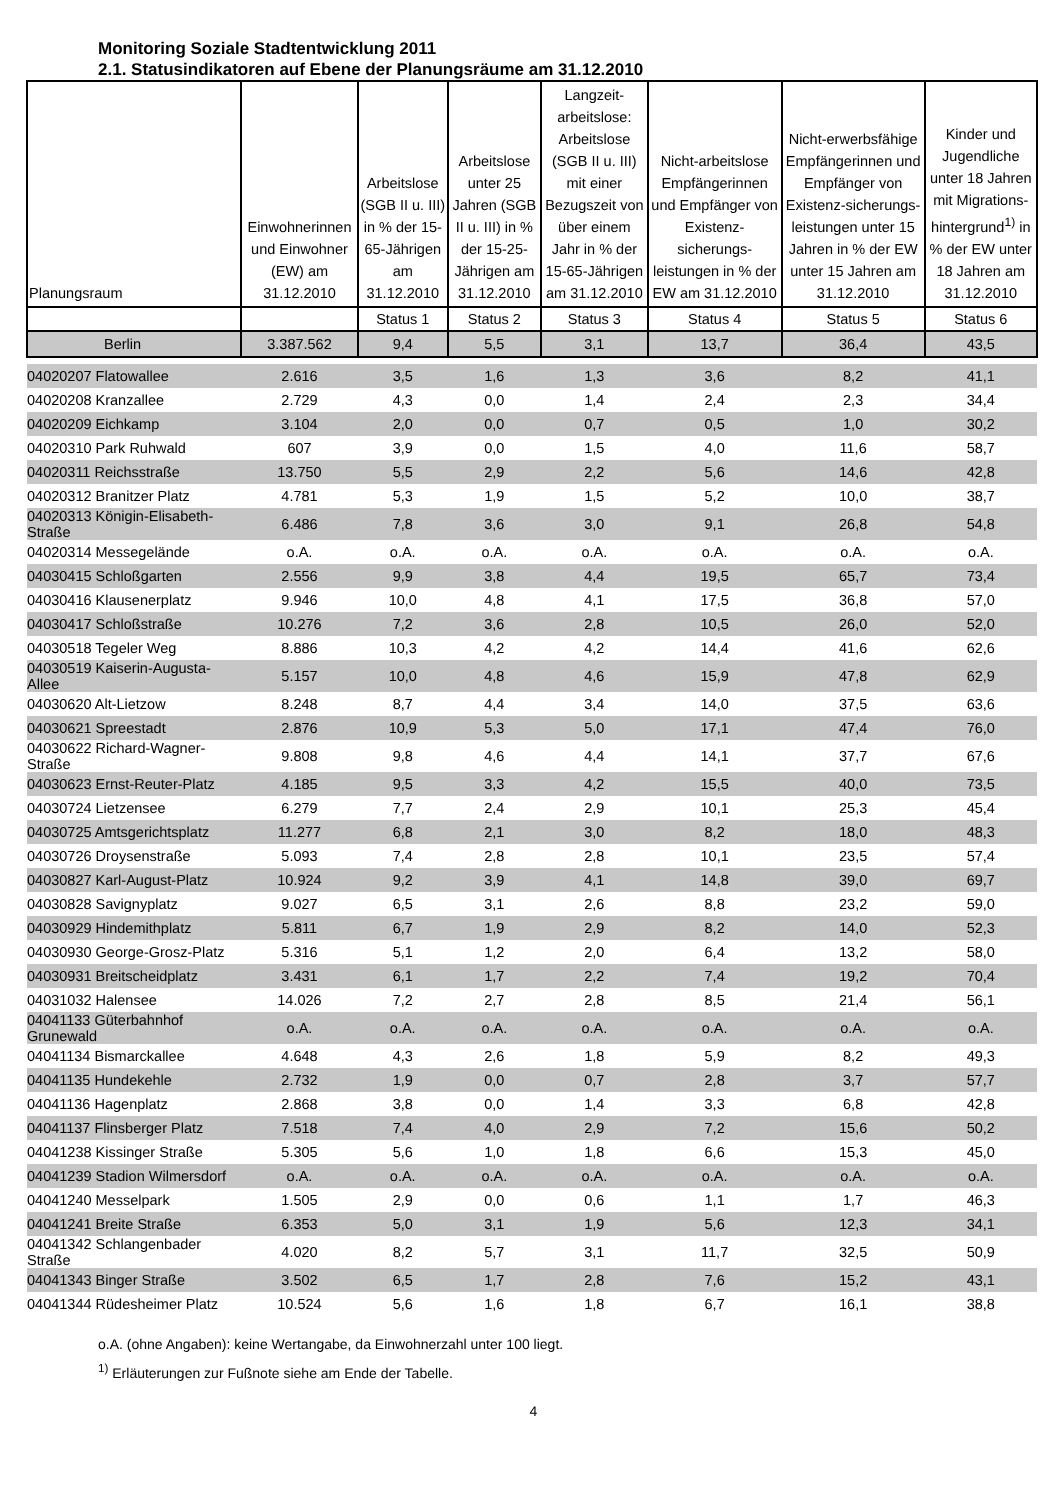Monitoring Soziale Stadtentwicklung 2011
2.1. Statusindikatoren auf Ebene der Planungsräume am 31.12.2010
| Planungsraum | Einwohnerinnen und Einwohner (EW) am 31.12.2010 | Arbeitslose (SGB II u. III) in % der 15-65-Jährigen am 31.12.2010 | Arbeitslose unter 25 Jahren (SGB II u. III) in % der 15-25-Jährigen am 31.12.2010 | Langzeit-arbeitslose: Arbeitslose (SGB II u. III) mit einer Bezugszeit von über einem Jahr in % der 15-65-Jährigen am 31.12.2010 | Nicht-arbeitslose Empfängerinnen und Empfänger von Existenz-sicherungs-leistungen in % der EW am 31.12.2010 | Nicht-erwerbsfähige Empfängerinnen und Empfänger von Existenz-sicherungs-leistungen unter 15 Jahren in % der EW unter 15 Jahren am 31.12.2010 | Kinder und Jugendliche unter 18 Jahren mit Migrations-hintergrund<sup>1)</sup> in % der EW unter 18 Jahren am 31.12.2010 |
| --- | --- | --- | --- | --- | --- | --- | --- |
| | | Status 1 | Status 2 | Status 3 | Status 4 | Status 5 | Status 6 |
| Berlin | 3.387.562 | 9,4 | 5,5 | 3,1 | 13,7 | 36,4 | 43,5 |
| 04020207 Flatowallee | 2.616 | 3,5 | 1,6 | 1,3 | 3,6 | 8,2 | 41,1 |
| 04020208 Kranzallee | 2.729 | 4,3 | 0,0 | 1,4 | 2,4 | 2,3 | 34,4 |
| 04020209 Eichkamp | 3.104 | 2,0 | 0,0 | 0,7 | 0,5 | 1,0 | 30,2 |
| 04020310 Park Ruhwald | 607 | 3,9 | 0,0 | 1,5 | 4,0 | 11,6 | 58,7 |
| 04020311 Reichsstraße | 13.750 | 5,5 | 2,9 | 2,2 | 5,6 | 14,6 | 42,8 |
| 04020312 Branitzer Platz | 4.781 | 5,3 | 1,9 | 1,5 | 5,2 | 10,0 | 38,7 |
| 04020313 Königin-Elisabeth- Straße | 6.486 | 7,8 | 3,6 | 3,0 | 9,1 | 26,8 | 54,8 |
| 04020314 Messegelände | o.A. | o.A. | o.A. | o.A. | o.A. | o.A. | o.A. |
| 04030415 Schloßgarten | 2.556 | 9,9 | 3,8 | 4,4 | 19,5 | 65,7 | 73,4 |
| 04030416 Klausenerplatz | 9.946 | 10,0 | 4,8 | 4,1 | 17,5 | 36,8 | 57,0 |
| 04030417 Schloßstraße | 10.276 | 7,2 | 3,6 | 2,8 | 10,5 | 26,0 | 52,0 |
| 04030518 Tegeler Weg | 8.886 | 10,3 | 4,2 | 4,2 | 14,4 | 41,6 | 62,6 |
| 04030519 Kaiserin-Augusta- Allee | 5.157 | 10,0 | 4,8 | 4,6 | 15,9 | 47,8 | 62,9 |
| 04030620 Alt-Lietzow | 8.248 | 8,7 | 4,4 | 3,4 | 14,0 | 37,5 | 63,6 |
| 04030621 Spreestadt | 2.876 | 10,9 | 5,3 | 5,0 | 17,1 | 47,4 | 76,0 |
| 04030622 Richard-Wagner- Straße | 9.808 | 9,8 | 4,6 | 4,4 | 14,1 | 37,7 | 67,6 |
| 04030623 Ernst-Reuter-Platz | 4.185 | 9,5 | 3,3 | 4,2 | 15,5 | 40,0 | 73,5 |
| 04030724 Lietzensee | 6.279 | 7,7 | 2,4 | 2,9 | 10,1 | 25,3 | 45,4 |
| 04030725 Amtsgerichtsplatz | 11.277 | 6,8 | 2,1 | 3,0 | 8,2 | 18,0 | 48,3 |
| 04030726 Droysenstraße | 5.093 | 7,4 | 2,8 | 2,8 | 10,1 | 23,5 | 57,4 |
| 04030827 Karl-August-Platz | 10.924 | 9,2 | 3,9 | 4,1 | 14,8 | 39,0 | 69,7 |
| 04030828 Savignyplatz | 9.027 | 6,5 | 3,1 | 2,6 | 8,8 | 23,2 | 59,0 |
| 04030929 Hindemithplatz | 5.811 | 6,7 | 1,9 | 2,9 | 8,2 | 14,0 | 52,3 |
| 04030930 George-Grosz-Platz | 5.316 | 5,1 | 1,2 | 2,0 | 6,4 | 13,2 | 58,0 |
| 04030931 Breitscheidplatz | 3.431 | 6,1 | 1,7 | 2,2 | 7,4 | 19,2 | 70,4 |
| 04031032 Halensee | 14.026 | 7,2 | 2,7 | 2,8 | 8,5 | 21,4 | 56,1 |
| 04041133 Güterbahnhof Grunewald | o.A. | o.A. | o.A. | o.A. | o.A. | o.A. | o.A. |
| 04041134 Bismarckallee | 4.648 | 4,3 | 2,6 | 1,8 | 5,9 | 8,2 | 49,3 |
| 04041135 Hundekehle | 2.732 | 1,9 | 0,0 | 0,7 | 2,8 | 3,7 | 57,7 |
| 04041136 Hagenplatz | 2.868 | 3,8 | 0,0 | 1,4 | 3,3 | 6,8 | 42,8 |
| 04041137 Flinsberger Platz | 7.518 | 7,4 | 4,0 | 2,9 | 7,2 | 15,6 | 50,2 |
| 04041238 Kissinger Straße | 5.305 | 5,6 | 1,0 | 1,8 | 6,6 | 15,3 | 45,0 |
| 04041239 Stadion Wilmersdorf | o.A. | o.A. | o.A. | o.A. | o.A. | o.A. | o.A. |
| 04041240 Messelpark | 1.505 | 2,9 | 0,0 | 0,6 | 1,1 | 1,7 | 46,3 |
| 04041241 Breite Straße | 6.353 | 5,0 | 3,1 | 1,9 | 5,6 | 12,3 | 34,1 |
| 04041342 Schlangenbader Straße | 4.020 | 8,2 | 5,7 | 3,1 | 11,7 | 32,5 | 50,9 |
| 04041343 Binger Straße | 3.502 | 6,5 | 1,7 | 2,8 | 7,6 | 15,2 | 43,1 |
| 04041344 Rüdesheimer Platz | 10.524 | 5,6 | 1,6 | 1,8 | 6,7 | 16,1 | 38,8 |
o.A. (ohne Angaben): keine Wertangabe, da Einwohnerzahl unter 100 liegt.
<sup>1)</sup> Erläuterungen zur Fußnote siehe am Ende der Tabelle.
4